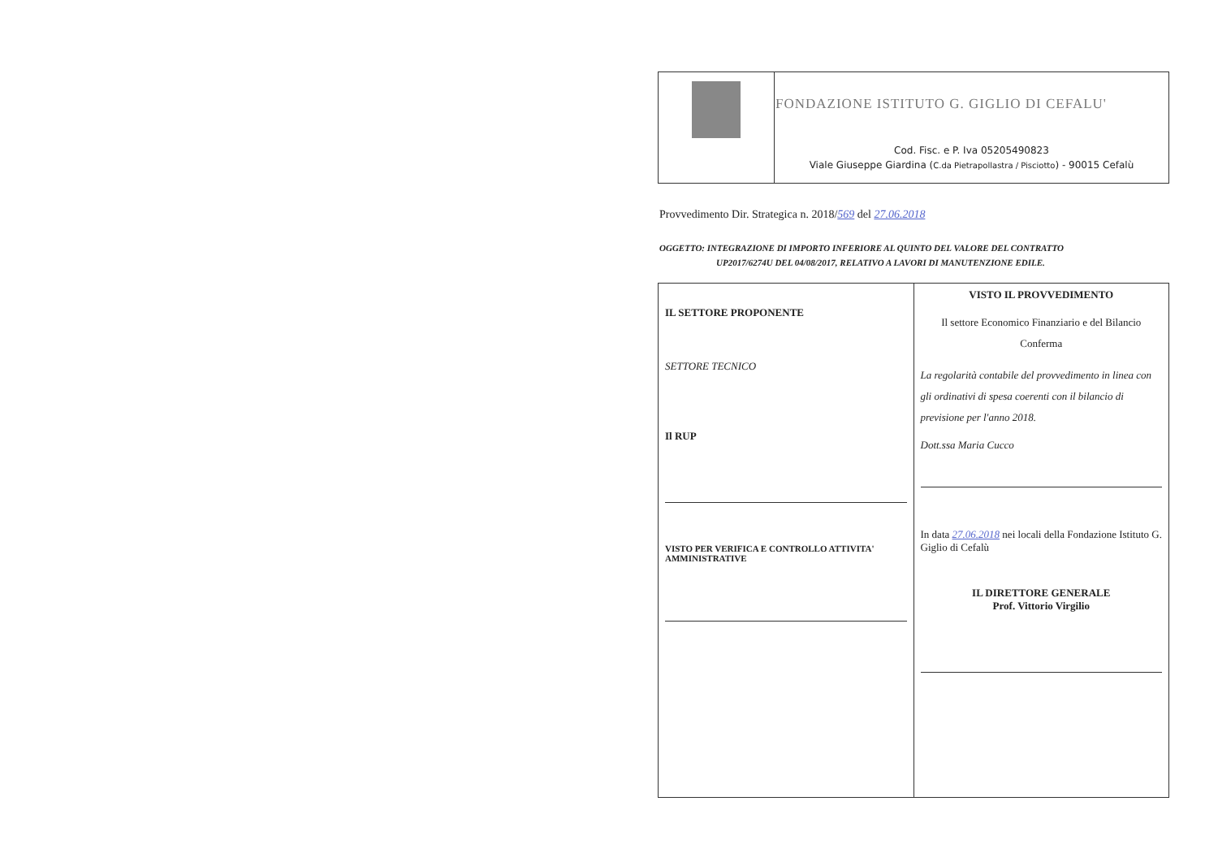| | FONDAZIONE ISTITUTO G. GIGLIO DI CEFALU' Cod. Fisc. e P. Iva 05205490823 Viale Giuseppe Giardina ( C.da Pietrapollastra / Pisciotto ) - 90015 Cefalù |
Provvedimento Dir. Strategica n. 2018/569 del 27.06.2018
OGGETTO: INTEGRAZIONE DI IMPORTO INFERIORE AL QUINTO DEL VALORE DEL CONTRATTO
UP2017/6274U DEL 04/08/2017, RELATIVO A LAVORI DI MANUTENZIONE EDILE.
| IL SETTORE PROPONENTE SETTORE TECNICO Il RUP VISTO PER VERIFICA E CONTROLLO ATTIVITA' AMMINISTRATIVE | VISTO IL PROVVEDIMENTO Il settore Economico Finanziario e del Bilancio Conferma La regolarità contabile del provvedimento in linea con gli ordinativi di spesa coerenti con il bilancio di previsione per l'anno 2018. Dott.ssa Maria Cucco In data 27.06.2018 nei locali della Fondazione Istituto G. Giglio di Cefalù IL DIRETTORE GENERALE Prof. Vittorio Virgilio |